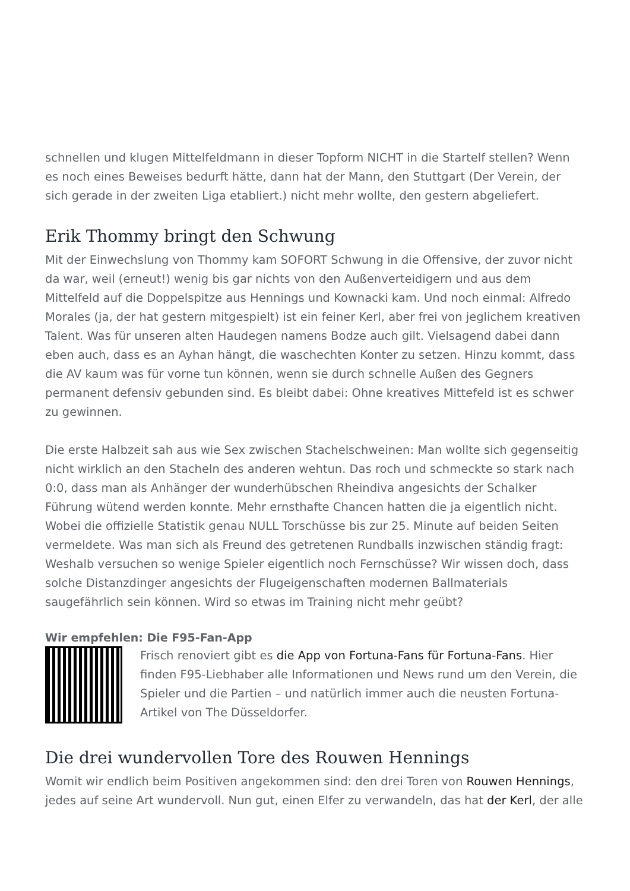schnellen und klugen Mittelfeldmann in dieser Topform NICHT in die Startelf stellen? Wenn es noch eines Beweises bedurft hätte, dann hat der Mann, den Stuttgart (Der Verein, der sich gerade in der zweiten Liga etabliert.) nicht mehr wollte, den gestern abgeliefert.
Erik Thommy bringt den Schwung
Mit der Einwechslung von Thommy kam SOFORT Schwung in die Offensive, der zuvor nicht da war, weil (erneut!) wenig bis gar nichts von den Außenverteidigern und aus dem Mittelfeld auf die Doppelspitze aus Hennings und Kownacki kam. Und noch einmal: Alfredo Morales (ja, der hat gestern mitgespielt) ist ein feiner Kerl, aber frei von jeglichem kreativen Talent. Was für unseren alten Haudegen namens Bodze auch gilt. Vielsagend dabei dann eben auch, dass es an Ayhan hängt, die waschechten Konter zu setzen. Hinzu kommt, dass die AV kaum was für vorne tun können, wenn sie durch schnelle Außen des Gegners permanent defensiv gebunden sind. Es bleibt dabei: Ohne kreatives Mittefeld ist es schwer zu gewinnen.
Die erste Halbzeit sah aus wie Sex zwischen Stachelschweinen: Man wollte sich gegenseitig nicht wirklich an den Stacheln des anderen wehtun. Das roch und schmeckte so stark nach 0:0, dass man als Anhänger der wunderhübschen Rheindiva angesichts der Schalker Führung wütend werden konnte. Mehr ernsthafte Chancen hatten die ja eigentlich nicht. Wobei die offizielle Statistik genau NULL Torschüsse bis zur 25. Minute auf beiden Seiten vermeldete. Was man sich als Freund des getretenen Rundballs inzwischen ständig fragt: Weshalb versuchen so wenige Spieler eigentlich noch Fernschüsse? Wir wissen doch, dass solche Distanzdinger angesichts der Flugeigenschaften modernen Ballmaterials saugefährlich sein können. Wird so etwas im Training nicht mehr geübt?
Wir empfehlen: Die F95-Fan-App
Frisch renoviert gibt es die App von Fortuna-Fans für Fortuna-Fans. Hier finden F95-Liebhaber alle Informationen und News rund um den Verein, die Spieler und die Partien – und natürlich immer auch die neusten Fortuna-Artikel von The Düsseldorfer.
Die drei wundervollen Tore des Rouwen Hennings
Womit wir endlich beim Positiven angekommen sind: den drei Toren von Rouwen Hennings, jedes auf seine Art wundervoll. Nun gut, einen Elfer zu verwandeln, das hat der Kerl, der alle